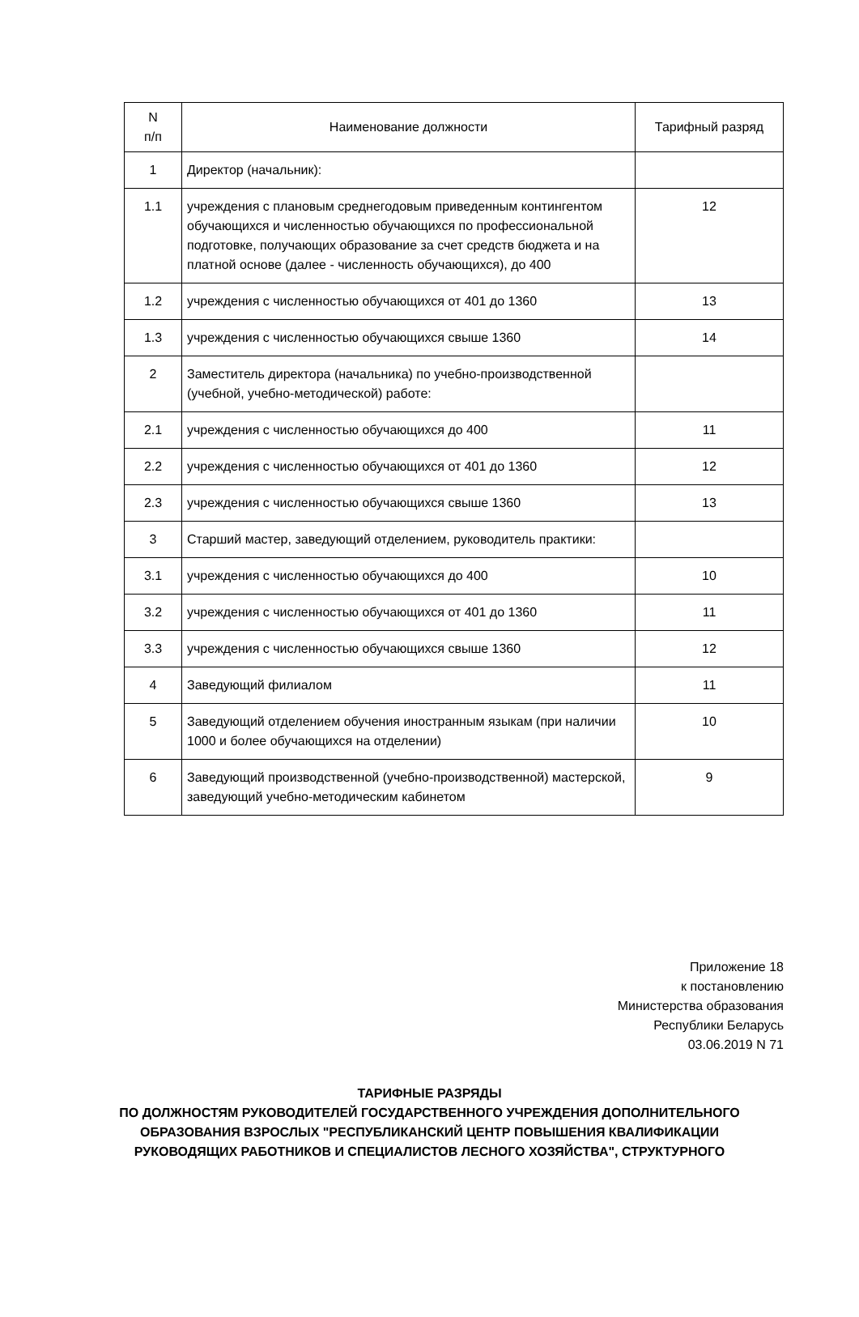| N п/п | Наименование должности | Тарифный разряд |
| --- | --- | --- |
| 1 | Директор (начальник): | |
| 1.1 | учреждения с плановым среднегодовым приведенным контингентом обучающихся и численностью обучающихся по профессиональной подготовке, получающих образование за счет средств бюджета и на платной основе (далее - численность обучающихся), до 400 | 12 |
| 1.2 | учреждения с численностью обучающихся от 401 до 1360 | 13 |
| 1.3 | учреждения с численностью обучающихся свыше 1360 | 14 |
| 2 | Заместитель директора (начальника) по учебно-производственной (учебной, учебно-методической) работе: | |
| 2.1 | учреждения с численностью обучающихся до 400 | 11 |
| 2.2 | учреждения с численностью обучающихся от 401 до 1360 | 12 |
| 2.3 | учреждения с численностью обучающихся свыше 1360 | 13 |
| 3 | Старший мастер, заведующий отделением, руководитель практики: | |
| 3.1 | учреждения с численностью обучающихся до 400 | 10 |
| 3.2 | учреждения с численностью обучающихся от 401 до 1360 | 11 |
| 3.3 | учреждения с численностью обучающихся свыше 1360 | 12 |
| 4 | Заведующий филиалом | 11 |
| 5 | Заведующий отделением обучения иностранным языкам (при наличии 1000 и более обучающихся на отделении) | 10 |
| 6 | Заведующий производственной (учебно-производственной) мастерской, заведующий учебно-методическим кабинетом | 9 |
Приложение 18
к постановлению
Министерства образования
Республики Беларусь
03.06.2019 N 71
ТАРИФНЫЕ РАЗРЯДЫ
ПО ДОЛЖНОСТЯМ РУКОВОДИТЕЛЕЙ ГОСУДАРСТВЕННОГО УЧРЕЖДЕНИЯ ДОПОЛНИТЕЛЬНОГО
ОБРАЗОВАНИЯ ВЗРОСЛЫХ "РЕСПУБЛИКАНСКИЙ ЦЕНТР ПОВЫШЕНИЯ КВАЛИФИКАЦИИ
РУКОВОДЯЩИХ РАБОТНИКОВ И СПЕЦИАЛИСТОВ ЛЕСНОГО ХОЗЯЙСТВА", СТРУКТУРНОГО